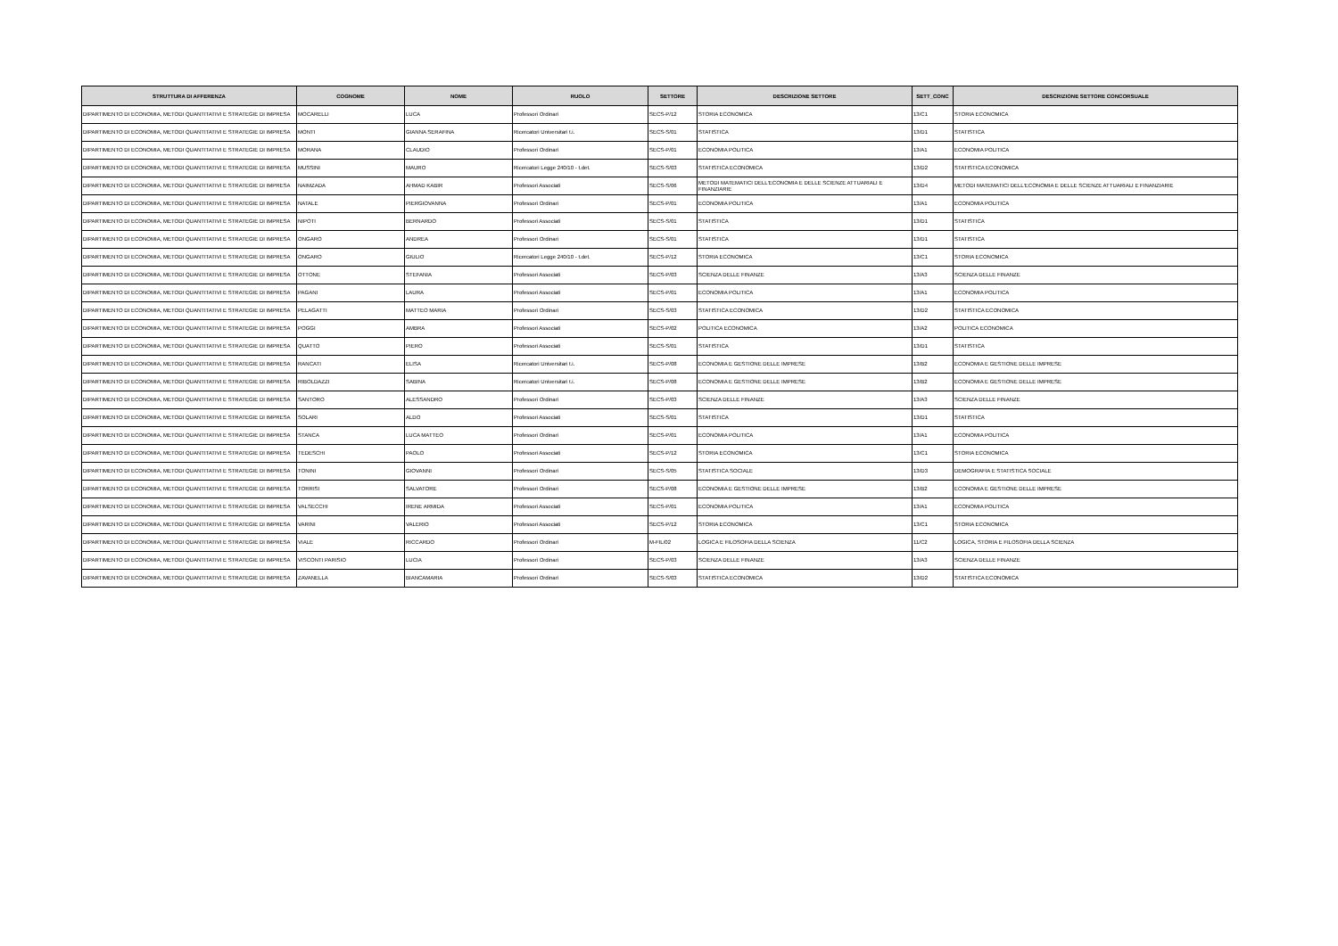| STRUTTURA DI AFFERENZA | COGNOME | NOME | RUOLO | SETTORE | DESCRIZIONE SETTORE | SETT_CONC | DESCRIZIONE SETTORE CONCORSUALE |
| --- | --- | --- | --- | --- | --- | --- | --- |
| DIPARTIMENTO DI ECONOMIA, METODI QUANTITATIVI E STRATEGIE DI IMPRESA | MOCARELLI | LUCA | Professori Ordinari | SECS-P/12 | STORIA ECONOMICA | 13/C1 | STORIA ECONOMICA |
| DIPARTIMENTO DI ECONOMIA, METODI QUANTITATIVI E STRATEGIE DI IMPRESA | MONTI | GIANNA SERAFINA | Ricercatori Universitari t.i. | SECS-S/01 | STATISTICA | 13/D1 | STATISTICA |
| DIPARTIMENTO DI ECONOMIA, METODI QUANTITATIVI E STRATEGIE DI IMPRESA | MORANA | CLAUDIO | Professori Ordinari | SECS-P/01 | ECONOMIA POLITICA | 13/A1 | ECONOMIA POLITICA |
| DIPARTIMENTO DI ECONOMIA, METODI QUANTITATIVI E STRATEGIE DI IMPRESA | MUSSINI | MAURO | Ricercatori Legge 240/10 - t.det. | SECS-S/03 | STATISTICA ECONOMICA | 13/D2 | STATISTICA ECONOMICA |
| DIPARTIMENTO DI ECONOMIA, METODI QUANTITATIVI E STRATEGIE DI IMPRESA | NAIMZADA | AHMAD KABIR | Professori Associati | SECS-S/06 | METODI MATEMATICI DELL'ECONOMIA E DELLE SCIENZE ATTUARIALI E FINANZIARIE | 13/D4 | METODI MATEMATICI DELL'ECONOMIA E DELLE SCIENZE ATTUARIALI E FINANZIARIE |
| DIPARTIMENTO DI ECONOMIA, METODI QUANTITATIVI E STRATEGIE DI IMPRESA | NATALE | PIERGIOVANNA | Professori Ordinari | SECS-P/01 | ECONOMIA POLITICA | 13/A1 | ECONOMIA POLITICA |
| DIPARTIMENTO DI ECONOMIA, METODI QUANTITATIVI E STRATEGIE DI IMPRESA | NIPOTI | BERNARDO | Professori Associati | SECS-S/01 | STATISTICA | 13/D1 | STATISTICA |
| DIPARTIMENTO DI ECONOMIA, METODI QUANTITATIVI E STRATEGIE DI IMPRESA | ONGARO | ANDREA | Professori Ordinari | SECS-S/01 | STATISTICA | 13/D1 | STATISTICA |
| DIPARTIMENTO DI ECONOMIA, METODI QUANTITATIVI E STRATEGIE DI IMPRESA | ONGARO | GIULIO | Ricercatori Legge 240/10 - t.det. | SECS-P/12 | STORIA ECONOMICA | 13/C1 | STORIA ECONOMICA |
| DIPARTIMENTO DI ECONOMIA, METODI QUANTITATIVI E STRATEGIE DI IMPRESA | OTTONE | STEFANIA | Professori Associati | SECS-P/03 | SCIENZA DELLE FINANZE | 13/A3 | SCIENZA DELLE FINANZE |
| DIPARTIMENTO DI ECONOMIA, METODI QUANTITATIVI E STRATEGIE DI IMPRESA | PAGANI | LAURA | Professori Associati | SECS-P/01 | ECONOMIA POLITICA | 13/A1 | ECONOMIA POLITICA |
| DIPARTIMENTO DI ECONOMIA, METODI QUANTITATIVI E STRATEGIE DI IMPRESA | PELAGATTI | MATTEO MARIA | Professori Ordinari | SECS-S/03 | STATISTICA ECONOMICA | 13/D2 | STATISTICA ECONOMICA |
| DIPARTIMENTO DI ECONOMIA, METODI QUANTITATIVI E STRATEGIE DI IMPRESA | POGGI | AMBRA | Professori Associati | SECS-P/02 | POLITICA ECONOMICA | 13/A2 | POLITICA ECONOMICA |
| DIPARTIMENTO DI ECONOMIA, METODI QUANTITATIVI E STRATEGIE DI IMPRESA | QUATTO | PIERO | Professori Associati | SECS-S/01 | STATISTICA | 13/D1 | STATISTICA |
| DIPARTIMENTO DI ECONOMIA, METODI QUANTITATIVI E STRATEGIE DI IMPRESA | RANCATI | ELISA | Ricercatori Universitari t.i. | SECS-P/08 | ECONOMIA E GESTIONE DELLE IMPRESE | 13/B2 | ECONOMIA E GESTIONE DELLE IMPRESE |
| DIPARTIMENTO DI ECONOMIA, METODI QUANTITATIVI E STRATEGIE DI IMPRESA | RIBOLDAZZI | SABINA | Ricercatori Universitari t.i. | SECS-P/08 | ECONOMIA E GESTIONE DELLE IMPRESE | 13/B2 | ECONOMIA E GESTIONE DELLE IMPRESE |
| DIPARTIMENTO DI ECONOMIA, METODI QUANTITATIVI E STRATEGIE DI IMPRESA | SANTORO | ALESSANDRO | Professori Ordinari | SECS-P/03 | SCIENZA DELLE FINANZE | 13/A3 | SCIENZA DELLE FINANZE |
| DIPARTIMENTO DI ECONOMIA, METODI QUANTITATIVI E STRATEGIE DI IMPRESA | SOLARI | ALDO | Professori Associati | SECS-S/01 | STATISTICA | 13/D1 | STATISTICA |
| DIPARTIMENTO DI ECONOMIA, METODI QUANTITATIVI E STRATEGIE DI IMPRESA | STANCA | LUCA MATTEO | Professori Ordinari | SECS-P/01 | ECONOMIA POLITICA | 13/A1 | ECONOMIA POLITICA |
| DIPARTIMENTO DI ECONOMIA, METODI QUANTITATIVI E STRATEGIE DI IMPRESA | TEDESCHI | PAOLO | Professori Associati | SECS-P/12 | STORIA ECONOMICA | 13/C1 | STORIA ECONOMICA |
| DIPARTIMENTO DI ECONOMIA, METODI QUANTITATIVI E STRATEGIE DI IMPRESA | TONINI | GIOVANNI | Professori Ordinari | SECS-S/05 | STATISTICA SOCIALE | 13/D3 | DEMOGRAFIA E STATISTICA SOCIALE |
| DIPARTIMENTO DI ECONOMIA, METODI QUANTITATIVI E STRATEGIE DI IMPRESA | TORRISI | SALVATORE | Professori Ordinari | SECS-P/08 | ECONOMIA E GESTIONE DELLE IMPRESE | 13/B2 | ECONOMIA E GESTIONE DELLE IMPRESE |
| DIPARTIMENTO DI ECONOMIA, METODI QUANTITATIVI E STRATEGIE DI IMPRESA | VALSECCHI | IRENE ARMIDA | Professori Associati | SECS-P/01 | ECONOMIA POLITICA | 13/A1 | ECONOMIA POLITICA |
| DIPARTIMENTO DI ECONOMIA, METODI QUANTITATIVI E STRATEGIE DI IMPRESA | VARINI | VALERIO | Professori Associati | SECS-P/12 | STORIA ECONOMICA | 13/C1 | STORIA ECONOMICA |
| DIPARTIMENTO DI ECONOMIA, METODI QUANTITATIVI E STRATEGIE DI IMPRESA | VIALE | RICCARDO | Professori Ordinari | M-FIL/02 | LOGICA E FILOSOFIA DELLA SCIENZA | 11/C2 | LOGICA, STORIA E FILOSOFIA DELLA SCIENZA |
| DIPARTIMENTO DI ECONOMIA, METODI QUANTITATIVI E STRATEGIE DI IMPRESA | VISCONTI PARISIO | LUCIA | Professori Ordinari | SECS-P/03 | SCIENZA DELLE FINANZE | 13/A3 | SCIENZA DELLE FINANZE |
| DIPARTIMENTO DI ECONOMIA, METODI QUANTITATIVI E STRATEGIE DI IMPRESA | ZAVANELLA | BIANCAMARIA | Professori Ordinari | SECS-S/03 | STATISTICA ECONOMICA | 13/D2 | STATISTICA ECONOMICA |